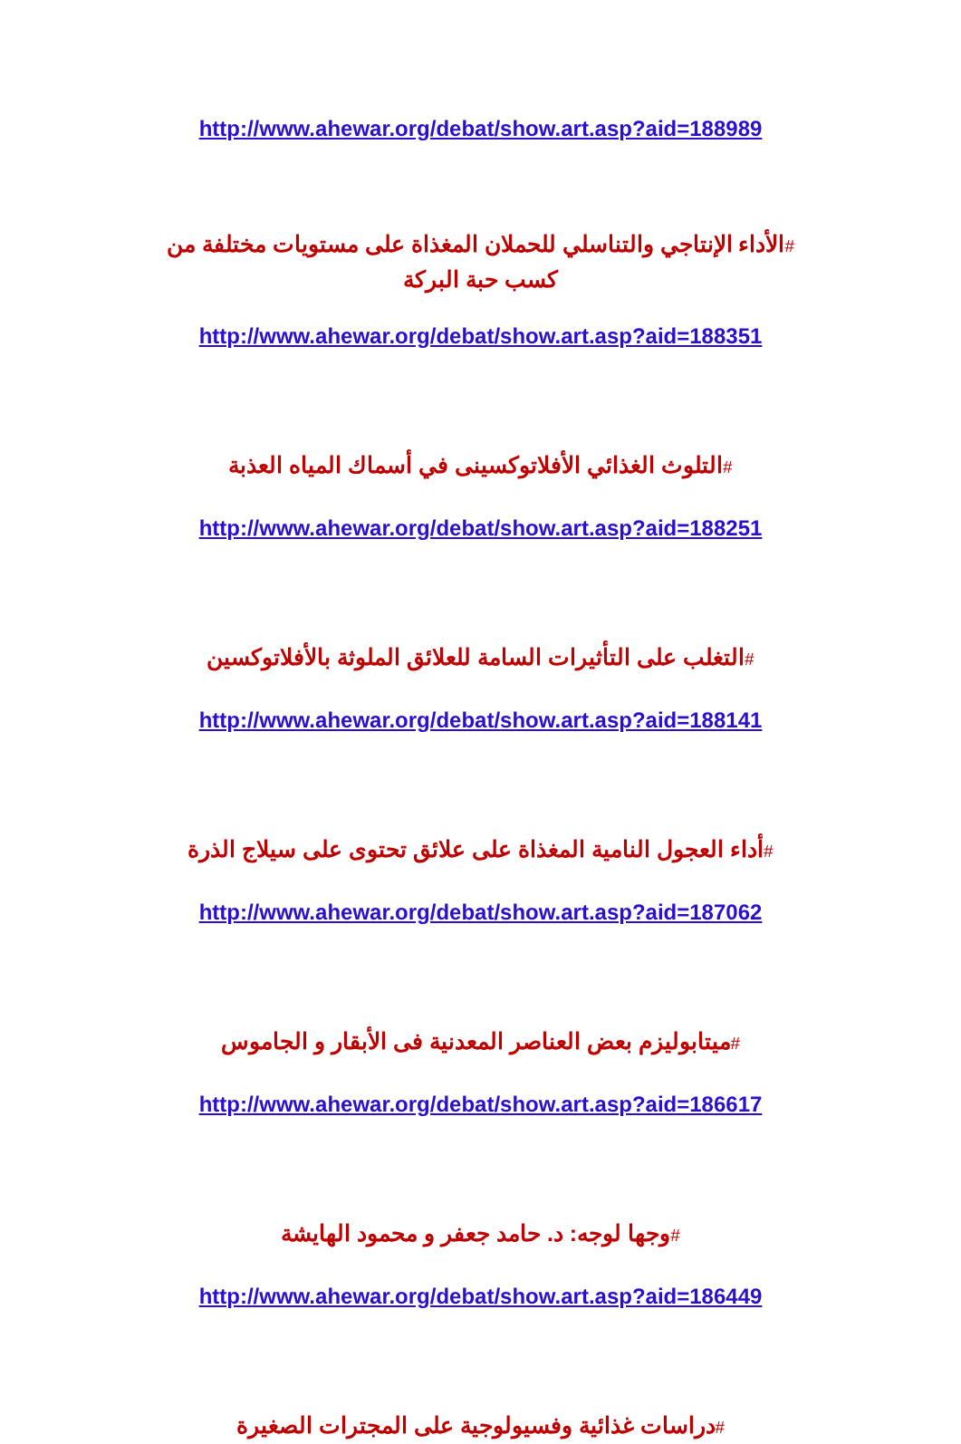http://www.ahewar.org/debat/show.art.asp?aid=188989
#الأداء الإنتاجي والتناسلي للحملان المغذاة على مستويات مختلفة من كسب حبة البركة
http://www.ahewar.org/debat/show.art.asp?aid=188351
#التلوث الغذائي الأفلاتوكسينى في أسماك المياه العذبة
http://www.ahewar.org/debat/show.art.asp?aid=188251
#التغلب على التأثيرات السامة للعلائق الملوثة بالأفلاتوكسين
http://www.ahewar.org/debat/show.art.asp?aid=188141
#أداء العجول النامية المغذاة على علائق تحتوى على سيلاج الذرة
http://www.ahewar.org/debat/show.art.asp?aid=187062
#ميتابوليزم بعض العناصر المعدنية فى الأبقار و الجاموس
http://www.ahewar.org/debat/show.art.asp?aid=186617
#وجها لوجه: د. حامد جعفر و محمود الهايشة
http://www.ahewar.org/debat/show.art.asp?aid=186449
#دراسات غذائية وفسيولوجية على المجترات الصغيرة